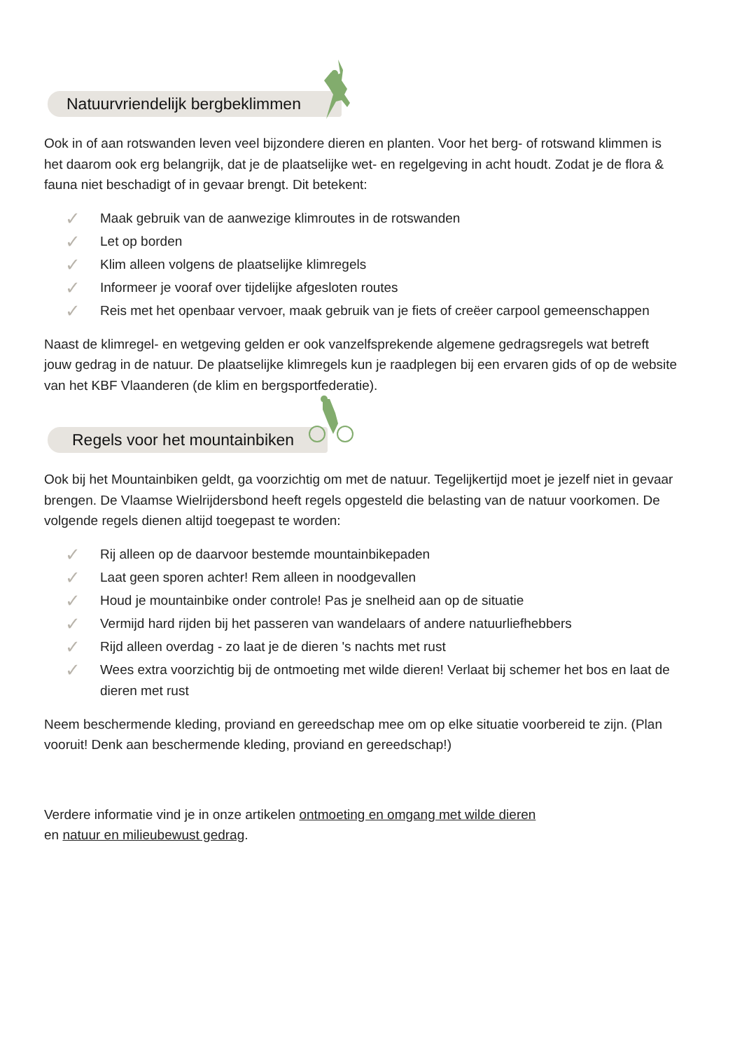Natuurvriendelijk bergbeklimmen
Ook in of aan rotswanden leven veel bijzondere dieren en planten. Voor het berg- of rotswand klimmen is het daarom ook erg belangrijk, dat je de plaatselijke wet- en regelgeving in acht houdt. Zodat je de flora & fauna niet beschadigt of in gevaar brengt. Dit betekent:
✓ Maak gebruik van de aanwezige klimroutes in de rotswanden
✓ Let op borden
✓ Klim alleen volgens de plaatselijke klimregels
✓ Informeer je vooraf over tijdelijke afgesloten routes
✓ Reis met het openbaar vervoer, maak gebruik van je fiets of creëer carpool gemeenschappen
Naast de klimregel- en wetgeving gelden er ook vanzelfsprekende algemene gedragsregels wat betreft jouw gedrag in de natuur. De plaatselijke klimregels kun je raadplegen bij een ervaren gids of op de website van het KBF Vlaanderen (de klim en bergsportfederatie).
Regels voor het mountainbiken
Ook bij het Mountainbiken geldt, ga voorzichtig om met de natuur. Tegelijkertijd moet je jezelf niet in gevaar brengen. De Vlaamse Wielrijdersbond heeft regels opgesteld die belasting van de natuur voorkomen. De volgende regels dienen altijd toegepast te worden:
✓ Rij alleen op de daarvoor bestemde mountainbikepaden
✓ Laat geen sporen achter! Rem alleen in noodgevallen
✓ Houd je mountainbike onder controle! Pas je snelheid aan op de situatie
✓ Vermijd hard rijden bij het passeren van wandelaars of andere natuurliefhebbers
✓ Rijd alleen overdag - zo laat je de dieren 's nachts met rust
✓ Wees extra voorzichtig bij de ontmoeting met wilde dieren! Verlaat bij schemer het bos en laat de dieren met rust
Neem beschermende kleding, proviand en gereedschap mee om op elke situatie voorbereid te zijn. (Plan vooruit! Denk aan beschermende kleding, proviand en gereedschap!)
Verdere informatie vind je in onze artikelen ontmoeting en omgang met wilde dieren
en natuur en milieubewust gedrag.